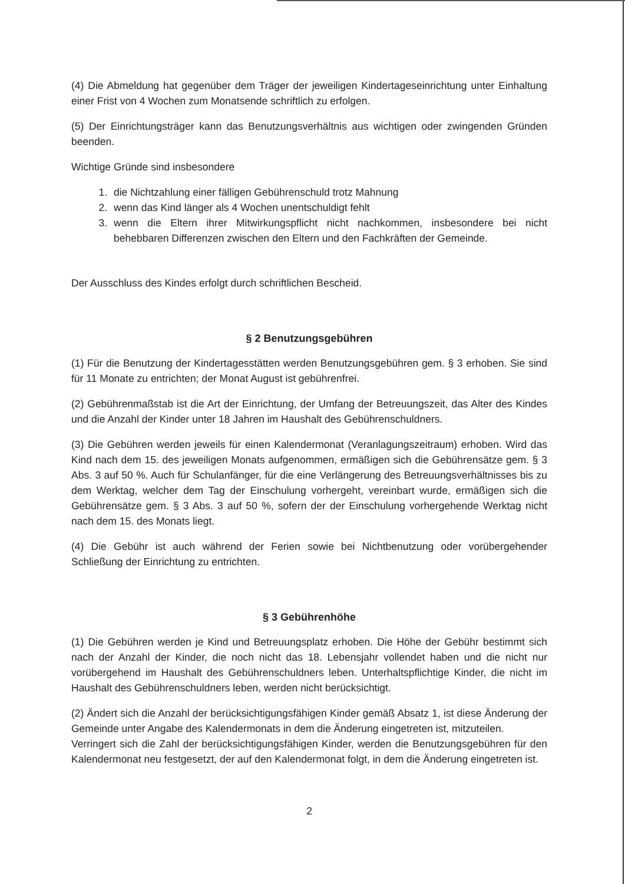(4) Die Abmeldung hat gegenüber dem Träger der jeweiligen Kindertageseinrichtung unter Einhaltung einer Frist von 4 Wochen zum Monatsende schriftlich zu erfolgen.
(5) Der Einrichtungsträger kann das Benutzungsverhältnis aus wichtigen oder zwingenden Gründen beenden.
Wichtige Gründe sind insbesondere
1. die Nichtzahlung einer fälligen Gebührenschuld trotz Mahnung
2. wenn das Kind länger als 4 Wochen unentschuldigt fehlt
3. wenn die Eltern ihrer Mitwirkungspflicht nicht nachkommen, insbesondere bei nicht behebbaren Differenzen zwischen den Eltern und den Fachkräften der Gemeinde.
Der Ausschluss des Kindes erfolgt durch schriftlichen Bescheid.
§ 2 Benutzungsgebühren
(1) Für die Benutzung der Kindertagesstätten werden Benutzungsgebühren gem. § 3 erhoben. Sie sind für 11 Monate zu entrichten; der Monat August ist gebührenfrei.
(2) Gebührenmaßstab ist die Art der Einrichtung, der Umfang der Betreuungszeit, das Alter des Kindes und die Anzahl der Kinder unter 18 Jahren im Haushalt des Gebührenschuldners.
(3) Die Gebühren werden jeweils für einen Kalendermonat (Veranlagungszeitraum) erhoben. Wird das Kind nach dem 15. des jeweiligen Monats aufgenommen, ermäßigen sich die Gebührensätze gem. § 3 Abs. 3 auf 50 %. Auch für Schulanfänger, für die eine Verlängerung des Betreuungsverhältnisses bis zu dem Werktag, welcher dem Tag der Einschulung vorhergeht, vereinbart wurde, ermäßigen sich die Gebührensätze gem. § 3 Abs. 3 auf 50 %, sofern der der Einschulung vorhergehende Werktag nicht nach dem 15. des Monats liegt.
(4) Die Gebühr ist auch während der Ferien sowie bei Nichtbenutzung oder vorübergehender Schließung der Einrichtung zu entrichten.
§ 3 Gebührenhöhe
(1) Die Gebühren werden je Kind und Betreuungsplatz erhoben. Die Höhe der Gebühr bestimmt sich nach der Anzahl der Kinder, die noch nicht das 18. Lebensjahr vollendet haben und die nicht nur vorübergehend im Haushalt des Gebührenschuldners leben. Unterhaltspflichtige Kinder, die nicht im Haushalt des Gebührenschuldners leben, werden nicht berücksichtigt.
(2) Ändert sich die Anzahl der berücksichtigungsfähigen Kinder gemäß Absatz 1, ist diese Änderung der Gemeinde unter Angabe des Kalendermonats in dem die Änderung eingetreten ist, mitzuteilen.
Verringert sich die Zahl der berücksichtigungsfähigen Kinder, werden die Benutzungsgebühren für den Kalendermonat neu festgesetzt, der auf den Kalendermonat folgt, in dem die Änderung eingetreten ist.
2